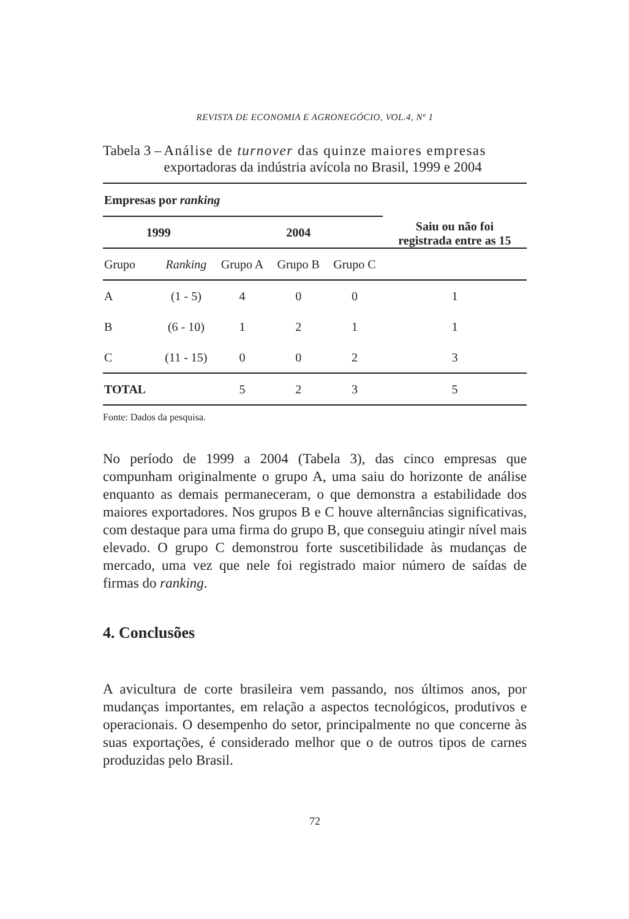REVISTA DE ECONOMIA E AGRONEGÓCIO, VOL.4, Nº 1
Tabela 3 – Análise de turnover das quinze maiores empresas exportadoras da indústria avícola no Brasil, 1999 e 2004
| Empresas por ranking | | | | | Saiu ou não foi registrada entre as 15 |
| --- | --- | --- | --- | --- | --- |
| 1999 | | 2004 | | | |
| Grupo | Ranking | Grupo A | Grupo B | Grupo C | |
| A | (1 - 5) | 4 | 0 | 0 | 1 |
| B | (6 - 10) | 1 | 2 | 1 | 1 |
| C | (11 - 15) | 0 | 0 | 2 | 3 |
| TOTAL | | 5 | 2 | 3 | 5 |
Fonte: Dados da pesquisa.
No período de 1999 a 2004 (Tabela 3), das cinco empresas que compunham originalmente o grupo A, uma saiu do horizonte de análise enquanto as demais permaneceram, o que demonstra a estabilidade dos maiores exportadores. Nos grupos B e C houve alternâncias significativas, com destaque para uma firma do grupo B, que conseguiu atingir nível mais elevado. O grupo C demonstrou forte suscetibilidade às mudanças de mercado, uma vez que nele foi registrado maior número de saídas de firmas do ranking.
4. Conclusões
A avicultura de corte brasileira vem passando, nos últimos anos, por mudanças importantes, em relação a aspectos tecnológicos, produtivos e operacionais. O desempenho do setor, principalmente no que concerne às suas exportações, é considerado melhor que o de outros tipos de carnes produzidas pelo Brasil.
72